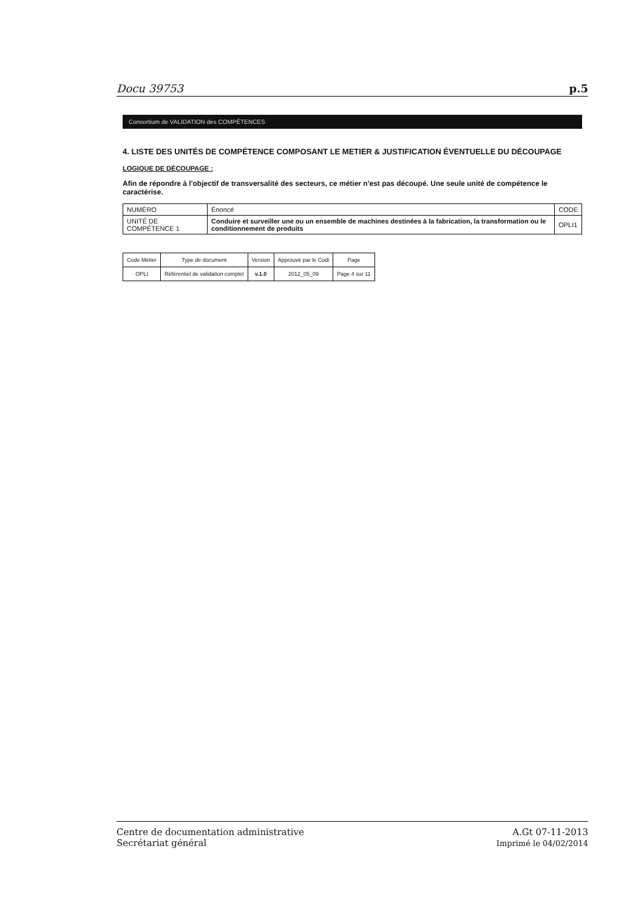Docu 39753 p.5
Consortium de VALIDATION des COMPÉTENCES
4. LISTE DES UNITÉS DE COMPÉTENCE COMPOSANT LE METIER & JUSTIFICATION ÉVENTUELLE DU DÉCOUPAGE
LOGIQUE DE DÉCOUPAGE :
Afin de répondre à l'objectif de transversalité des secteurs, ce métier n'est pas découpé. Une seule unité de compétence le caractérise.
| NUMÉRO | Énoncé | CODE |
| --- | --- | --- |
| UNITÉ DE COMPÉTENCE 1 | Conduire et surveiller une ou un ensemble de machines destinées à la fabrication, la transformation ou le conditionnement de produits | OPLI1 |
| Code Métier | Type de document | Version | Approuvé par le Codi | Page |
| OPLI | Référentiel de validation complet | v.1.0 | 2012_05_09 | Page 4 sur 11 |
Centre de documentation administrative
Secrétariat général
A.Gt 07-11-2013
Imprimé le 04/02/2014